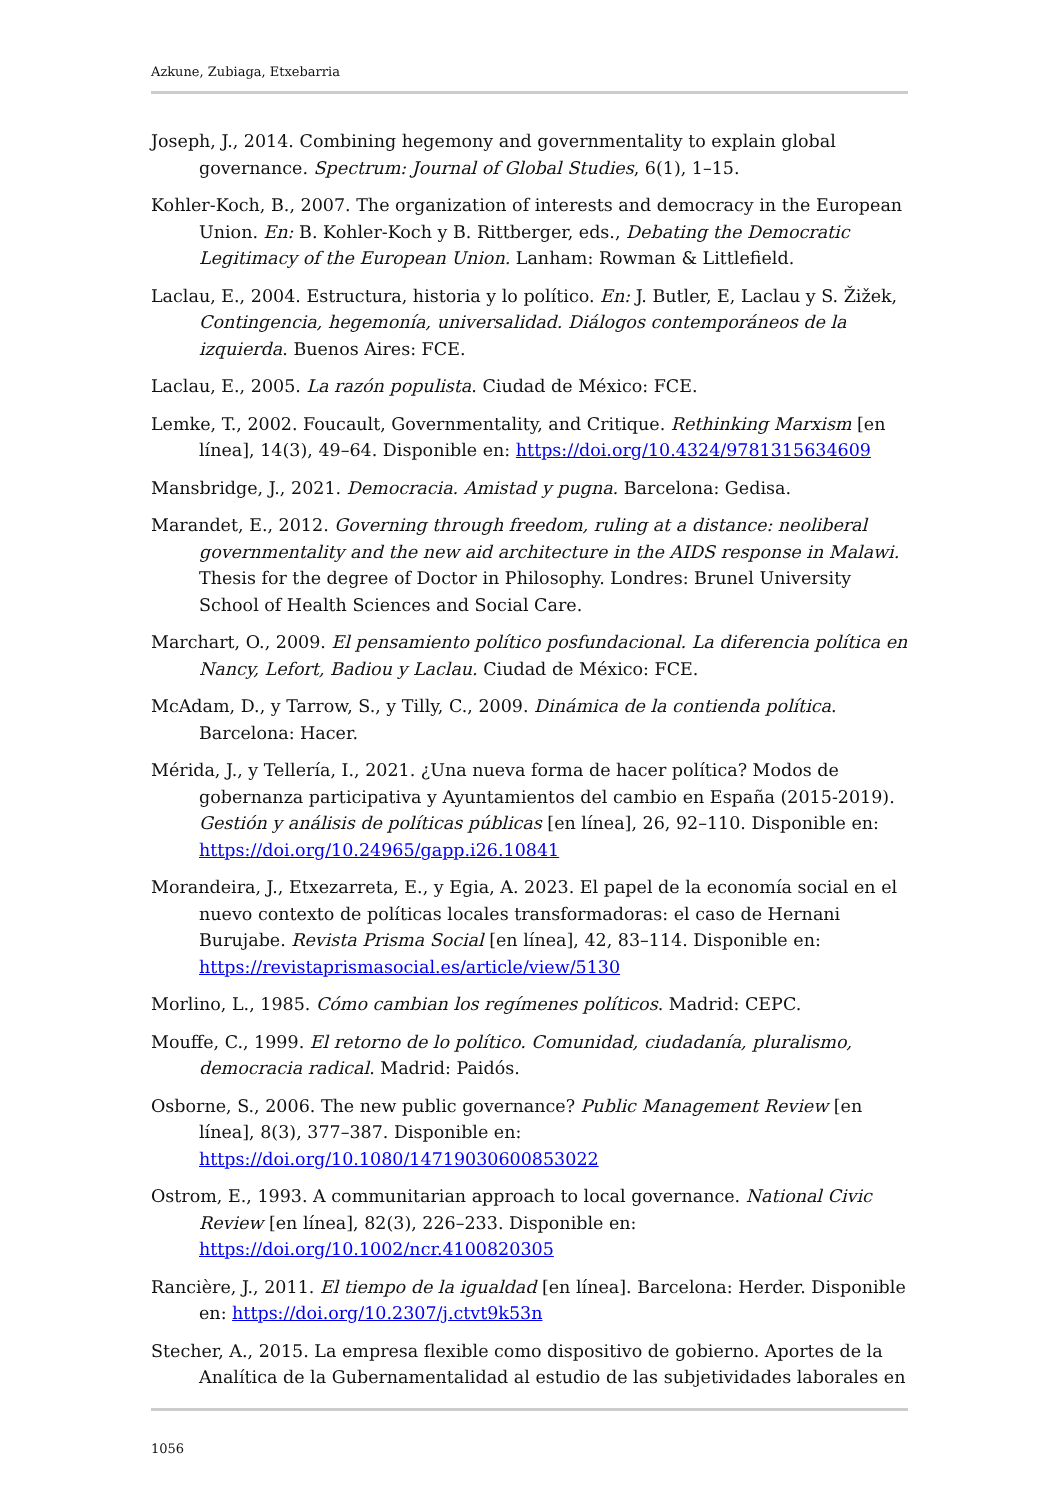Azkune, Zubiaga, Etxebarria
Joseph, J., 2014. Combining hegemony and governmentality to explain global governance. Spectrum: Journal of Global Studies, 6(1), 1–15.
Kohler-Koch, B., 2007. The organization of interests and democracy in the European Union. En: B. Kohler-Koch y B. Rittberger, eds., Debating the Democratic Legitimacy of the European Union. Lanham: Rowman & Littlefield.
Laclau, E., 2004. Estructura, historia y lo político. En: J. Butler, E, Laclau y S. Žižek, Contingencia, hegemonía, universalidad. Diálogos contemporáneos de la izquierda. Buenos Aires: FCE.
Laclau, E., 2005. La razón populista. Ciudad de México: FCE.
Lemke, T., 2002. Foucault, Governmentality, and Critique. Rethinking Marxism [en línea], 14(3), 49–64. Disponible en: https://doi.org/10.4324/9781315634609
Mansbridge, J., 2021. Democracia. Amistad y pugna. Barcelona: Gedisa.
Marandet, E., 2012. Governing through freedom, ruling at a distance: neoliberal governmentality and the new aid architecture in the AIDS response in Malawi. Thesis for the degree of Doctor in Philosophy. Londres: Brunel University School of Health Sciences and Social Care.
Marchart, O., 2009. El pensamiento político posfundacional. La diferencia política en Nancy, Lefort, Badiou y Laclau. Ciudad de México: FCE.
McAdam, D., y Tarrow, S., y Tilly, C., 2009. Dinámica de la contienda política. Barcelona: Hacer.
Mérida, J., y Tellería, I., 2021. ¿Una nueva forma de hacer política? Modos de gobernanza participativa y Ayuntamientos del cambio en España (2015-2019). Gestión y análisis de políticas públicas [en línea], 26, 92–110. Disponible en: https://doi.org/10.24965/gapp.i26.10841
Morandeira, J., Etxezarreta, E., y Egia, A. 2023. El papel de la economía social en el nuevo contexto de políticas locales transformadoras: el caso de Hernani Burujabe. Revista Prisma Social [en línea], 42, 83–114. Disponible en: https://revistaprismasocial.es/article/view/5130
Morlino, L., 1985. Cómo cambian los regímenes políticos. Madrid: CEPC.
Mouffe, C., 1999. El retorno de lo político. Comunidad, ciudadanía, pluralismo, democracia radical. Madrid: Paidós.
Osborne, S., 2006. The new public governance? Public Management Review [en línea], 8(3), 377–387. Disponible en: https://doi.org/10.1080/14719030600853022
Ostrom, E., 1993. A communitarian approach to local governance. National Civic Review [en línea], 82(3), 226–233. Disponible en: https://doi.org/10.1002/ncr.4100820305
Rancière, J., 2011. El tiempo de la igualdad [en línea]. Barcelona: Herder. Disponible en: https://doi.org/10.2307/j.ctvt9k53n
Stecher, A., 2015. La empresa flexible como dispositivo de gobierno. Aportes de la Analítica de la Gubernamentalidad al estudio de las subjetividades laborales en
1056